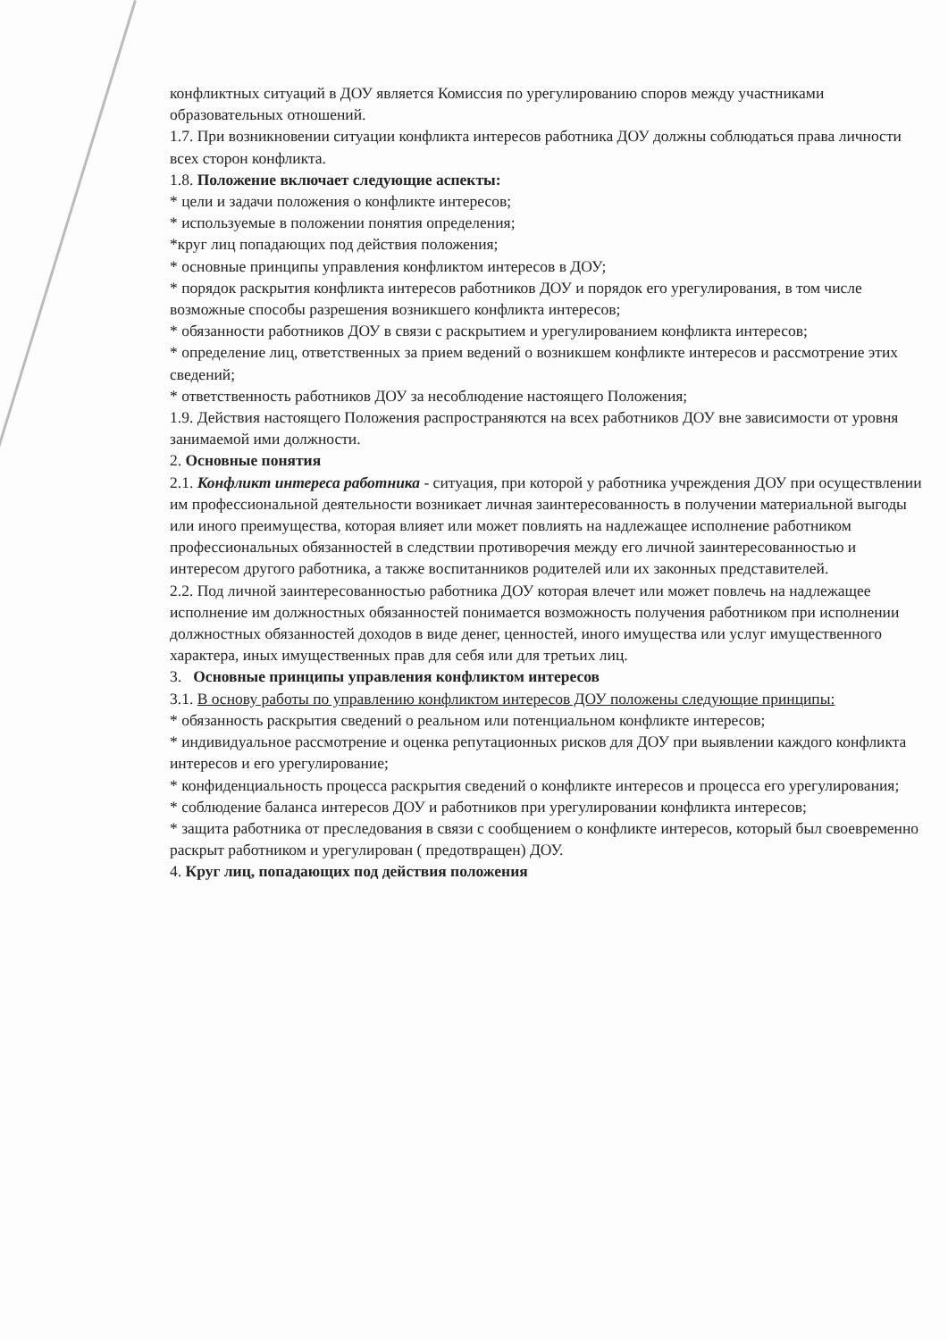конфликтных ситуаций в ДОУ является Комиссия по урегулированию споров между участниками образовательных отношений.
1.7. При возникновении ситуации конфликта интересов работника ДОУ должны соблюдаться права личности всех сторон конфликта.
1.8. Положение включает следующие аспекты:
* цели и задачи положения о конфликте интересов;
* используемые в положении понятия определения;
*круг лиц попадающих под действия положения;
* основные принципы управления конфликтом интересов в ДОУ;
* порядок раскрытия конфликта интересов работников ДОУ и порядок его урегулирования, в том числе возможные способы разрешения возникшего конфликта интересов;
* обязанности работников ДОУ в связи с раскрытием и урегулированием конфликта интересов;
* определение лиц, ответственных за прием ведений о возникшем конфликте интересов и рассмотрение этих сведений;
* ответственность работников ДОУ за несоблюдение настоящего Положения;
1.9. Действия настоящего Положения распространяются на всех работников ДОУ вне зависимости от уровня занимаемой ими должности.
2. Основные понятия
2.1. Конфликт интереса работника - ситуация, при которой у работника учреждения ДОУ при осуществлении им профессиональной деятельности возникает личная заинтересованность в получении материальной выгоды или иного преимущества, которая влияет или может повлиять на надлежащее исполнение работником профессиональных обязанностей в следствии противоречия между его личной заинтересованностью и интересом другого работника, а также воспитанников родителей или их законных представителей.
2.2. Под личной заинтересованностью работника ДОУ которая влечет или может повлечь на надлежащее исполнение им должностных обязанностей понимается возможность получения работником при исполнении должностных обязанностей доходов в виде денег, ценностей, иного имущества или услуг имущественного характера, иных имущественных прав для себя или для третьих лиц.
3. Основные принципы управления конфликтом интересов
3.1. В основу работы по управлению конфликтом интересов ДОУ положены следующие принципы:
* обязанность раскрытия сведений о реальном или потенциальном конфликте интересов;
* индивидуальное рассмотрение и оценка репутационных рисков для ДОУ при выявлении каждого конфликта интересов и его урегулирование;
* конфиденциальность процесса раскрытия сведений о конфликте интересов и процесса его урегулирования;
* соблюдение баланса интересов ДОУ и работников при урегулировании конфликта интересов;
* защита работника от преследования в связи с сообщением о конфликте интересов, который был своевременно раскрыт работником и урегулирован ( предотвращен) ДОУ.
4. Круг лиц, попадающих под действия положения